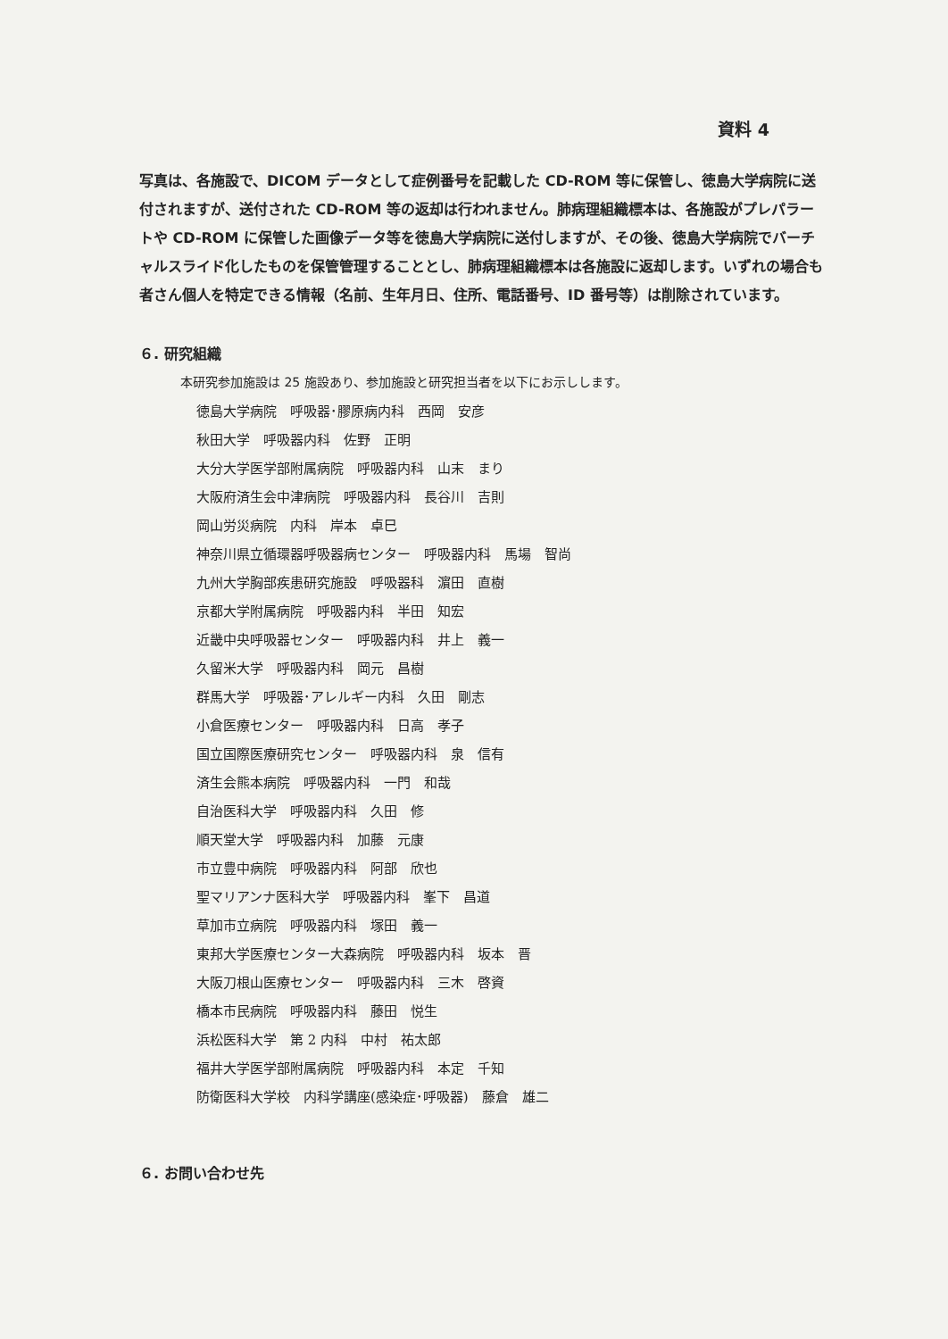資料 4
写真は、各施設で、DICOM データとして症例番号を記載した CD-ROM 等に保管し、徳島大学病院に送付されますが、送付された CD-ROM 等の返却は行われません。肺病理組織標本は、各施設がプレパラートや CD-ROM に保管した画像データ等を徳島大学病院に送付しますが、その後、徳島大学病院でバーチャルスライド化したものを保管管理することとし、肺病理組織標本は各施設に返却します。いずれの場合も者さん個人を特定できる情報（名前、生年月日、住所、電話番号、ID 番号等）は削除されています。
６. 研究組織
本研究参加施設は 25 施設あり、参加施設と研究担当者を以下にお示しします。
徳島大学病院　呼吸器･膠原病内科　西岡　安彦
秋田大学　呼吸器内科　佐野　正明
大分大学医学部附属病院　呼吸器内科　山末　まり
大阪府済生会中津病院　呼吸器内科　長谷川　吉則
岡山労災病院　内科　岸本　卓巳
神奈川県立循環器呼吸器病センター　呼吸器内科　馬場　智尚
九州大学胸部疾患研究施設　呼吸器科　濵田　直樹
京都大学附属病院　呼吸器内科　半田　知宏
近畿中央呼吸器センター　呼吸器内科　井上　義一
久留米大学　呼吸器内科　岡元　昌樹
群馬大学　呼吸器･アレルギー内科　久田　剛志
小倉医療センター　呼吸器内科　日高　孝子
国立国際医療研究センター　呼吸器内科　泉　信有
済生会熊本病院　呼吸器内科　一門　和哉
自治医科大学　呼吸器内科　久田　修
順天堂大学　呼吸器内科　加藤　元康
市立豊中病院　呼吸器内科　阿部　欣也
聖マリアンナ医科大学　呼吸器内科　峯下　昌道
草加市立病院　呼吸器内科　塚田　義一
東邦大学医療センター大森病院　呼吸器内科　坂本　晋
大阪刀根山医療センター　呼吸器内科　三木　啓資
橋本市民病院　呼吸器内科　藤田　悦生
浜松医科大学　第 2 内科　中村　祐太郎
福井大学医学部附属病院　呼吸器内科　本定　千知
防衛医科大学校　内科学講座(感染症･呼吸器)　藤倉　雄二
６. お問い合わせ先